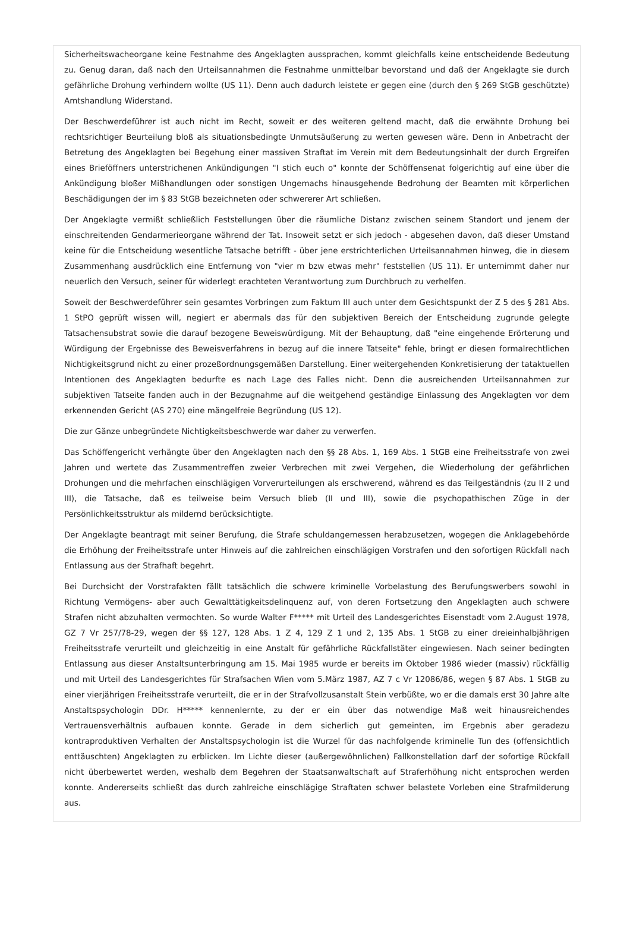Sicherheitswacheorgane keine Festnahme des Angeklagten aussprachen, kommt gleichfalls keine entscheidende Bedeutung zu. Genug daran, daß nach den Urteilsannahmen die Festnahme unmittelbar bevorstand und daß der Angeklagte sie durch gefährliche Drohung verhindern wollte (US 11). Denn auch dadurch leistete er gegen eine (durch den § 269 StGB geschützte) Amtshandlung Widerstand.
Der Beschwerdeführer ist auch nicht im Recht, soweit er des weiteren geltend macht, daß die erwähnte Drohung bei rechtsrichtiger Beurteilung bloß als situationsbedingte Unmutsäußerung zu werten gewesen wäre. Denn in Anbetracht der Betretung des Angeklagten bei Begehung einer massiven Straftat im Verein mit dem Bedeutungsinhalt der durch Ergreifen eines Brieföffners unterstrichenen Ankündigungen "I stich euch o" konnte der Schöffensenat folgerichtig auf eine über die Ankündigung bloßer Mißhandlungen oder sonstigen Ungemachs hinausgehende Bedrohung der Beamten mit körperlichen Beschädigungen der im § 83 StGB bezeichneten oder schwererer Art schließen.
Der Angeklagte vermißt schließlich Feststellungen über die räumliche Distanz zwischen seinem Standort und jenem der einschreitenden Gendarmerieorgane während der Tat. Insoweit setzt er sich jedoch - abgesehen davon, daß dieser Umstand keine für die Entscheidung wesentliche Tatsache betrifft - über jene erstrichterlichen Urteilsannahmen hinweg, die in diesem Zusammenhang ausdrücklich eine Entfernung von "vier m bzw etwas mehr" feststellen (US 11). Er unternimmt daher nur neuerlich den Versuch, seiner für widerlegt erachteten Verantwortung zum Durchbruch zu verhelfen.
Soweit der Beschwerdeführer sein gesamtes Vorbringen zum Faktum III auch unter dem Gesichtspunkt der Z 5 des § 281 Abs. 1 StPO geprüft wissen will, negiert er abermals das für den subjektiven Bereich der Entscheidung zugrunde gelegte Tatsachensubstrat sowie die darauf bezogene Beweiswürdigung. Mit der Behauptung, daß "eine eingehende Erörterung und Würdigung der Ergebnisse des Beweisverfahrens in bezug auf die innere Tatseite" fehle, bringt er diesen formalrechtlichen Nichtigkeitsgrund nicht zu einer prozeßordnungsgemäßen Darstellung. Einer weitergehenden Konkretisierung der tataktuellen Intentionen des Angeklagten bedurfte es nach Lage des Falles nicht. Denn die ausreichenden Urteilsannahmen zur subjektiven Tatseite fanden auch in der Bezugnahme auf die weitgehend geständige Einlassung des Angeklagten vor dem erkennenden Gericht (AS 270) eine mängelfreie Begründung (US 12).
Die zur Gänze unbegründete Nichtigkeitsbeschwerde war daher zu verwerfen.
Das Schöffengericht verhängte über den Angeklagten nach den §§ 28 Abs. 1, 169 Abs. 1 StGB eine Freiheitsstrafe von zwei Jahren und wertete das Zusammentreffen zweier Verbrechen mit zwei Vergehen, die Wiederholung der gefährlichen Drohungen und die mehrfachen einschlägigen Vorverurteilungen als erschwerend, während es das Teilgeständnis (zu II 2 und III), die Tatsache, daß es teilweise beim Versuch blieb (II und III), sowie die psychopathischen Züge in der Persönlichkeitsstruktur als mildernd berücksichtigte.
Der Angeklagte beantragt mit seiner Berufung, die Strafe schuldangemessen herabzusetzen, wogegen die Anklagebehörde die Erhöhung der Freiheitsstrafe unter Hinweis auf die zahlreichen einschlägigen Vorstrafen und den sofortigen Rückfall nach Entlassung aus der Strafhaft begehrt.
Bei Durchsicht der Vorstrafakten fällt tatsächlich die schwere kriminelle Vorbelastung des Berufungswerbers sowohl in Richtung Vermögens- aber auch Gewalttätigkeitsdelinquenz auf, von deren Fortsetzung den Angeklagten auch schwere Strafen nicht abzuhalten vermochten. So wurde Walter F***** mit Urteil des Landesgerichtes Eisenstadt vom 2.August 1978, GZ 7 Vr 257/78-29, wegen der §§ 127, 128 Abs. 1 Z 4, 129 Z 1 und 2, 135 Abs. 1 StGB zu einer dreieinhalbjährigen Freiheitsstrafe verurteilt und gleichzeitig in eine Anstalt für gefährliche Rückfallstäter eingewiesen. Nach seiner bedingten Entlassung aus dieser Anstaltsunterbringung am 15. Mai 1985 wurde er bereits im Oktober 1986 wieder (massiv) rückfällig und mit Urteil des Landesgerichtes für Strafsachen Wien vom 5.März 1987, AZ 7 c Vr 12086/86, wegen § 87 Abs. 1 StGB zu einer vierjährigen Freiheitsstrafe verurteilt, die er in der Strafvollzusanstalt Stein verbüßte, wo er die damals erst 30 Jahre alte Anstaltspsychologin DDr. H***** kennenlernte, zu der er ein über das notwendige Maß weit hinausreichendes Vertrauensverhältnis aufbauen konnte. Gerade in dem sicherlich gut gemeinten, im Ergebnis aber geradezu kontraproduktiven Verhalten der Anstaltspsychologin ist die Wurzel für das nachfolgende kriminelle Tun des (offensichtlich enttäuschten) Angeklagten zu erblicken. Im Lichte dieser (außergewöhnlichen) Fallkonstellation darf der sofortige Rückfall nicht überbewertet werden, weshalb dem Begehren der Staatsanwaltschaft auf Straferhöhung nicht entsprochen werden konnte. Andererseits schließt das durch zahlreiche einschlägige Straftaten schwer belastete Vorleben eine Strafmilderung aus.